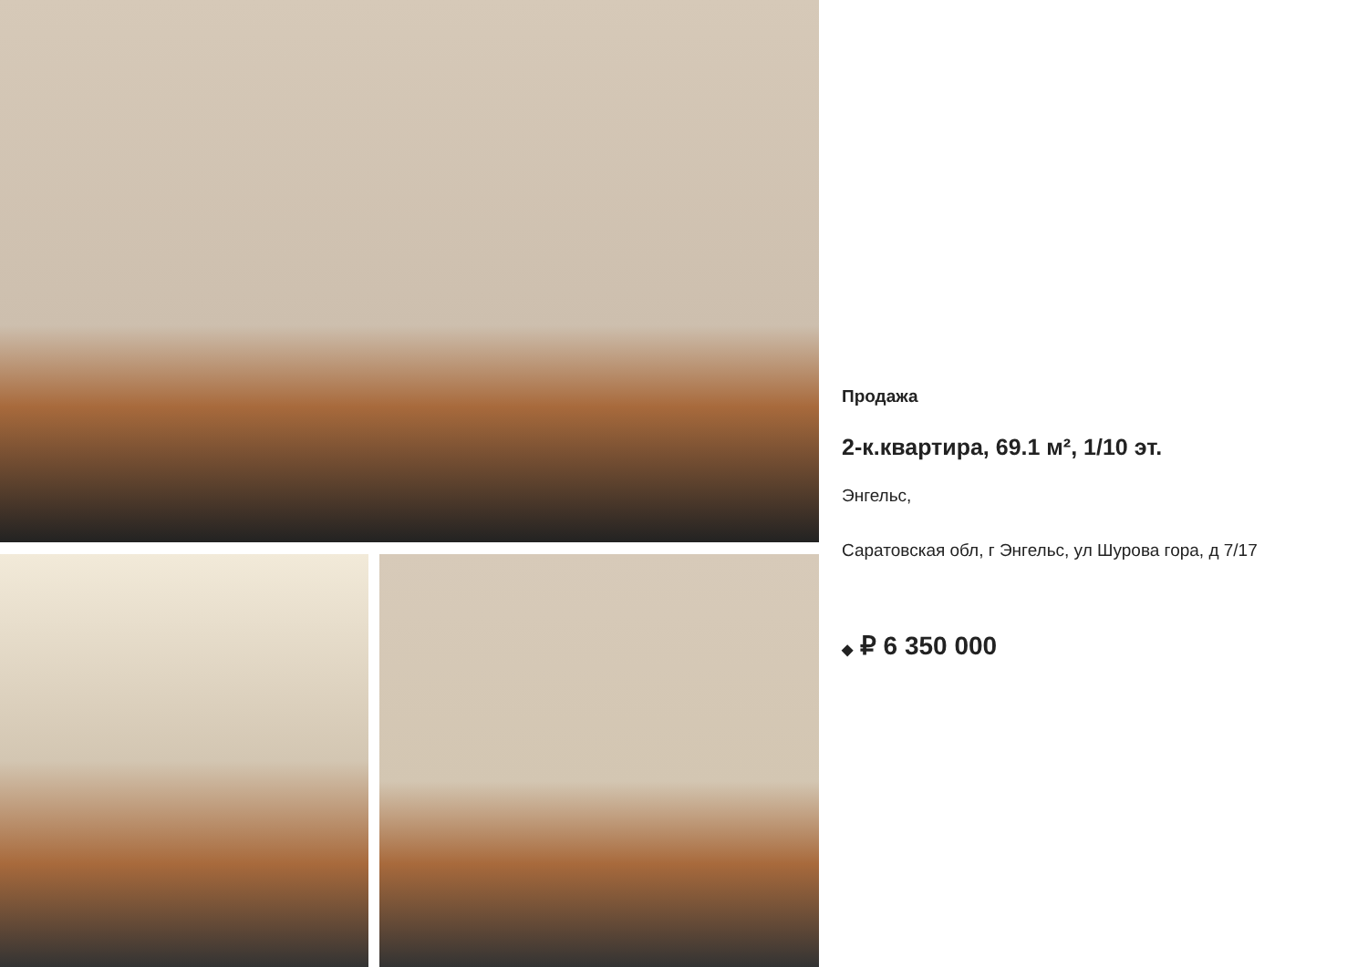Продажа
2-к.квартира, 69.1 м², 1/10 эт.
Энгельс,
Саратовская обл, г Энгельс, ул Шурова гора, д 7/17
◆ ₽ 6 350 000